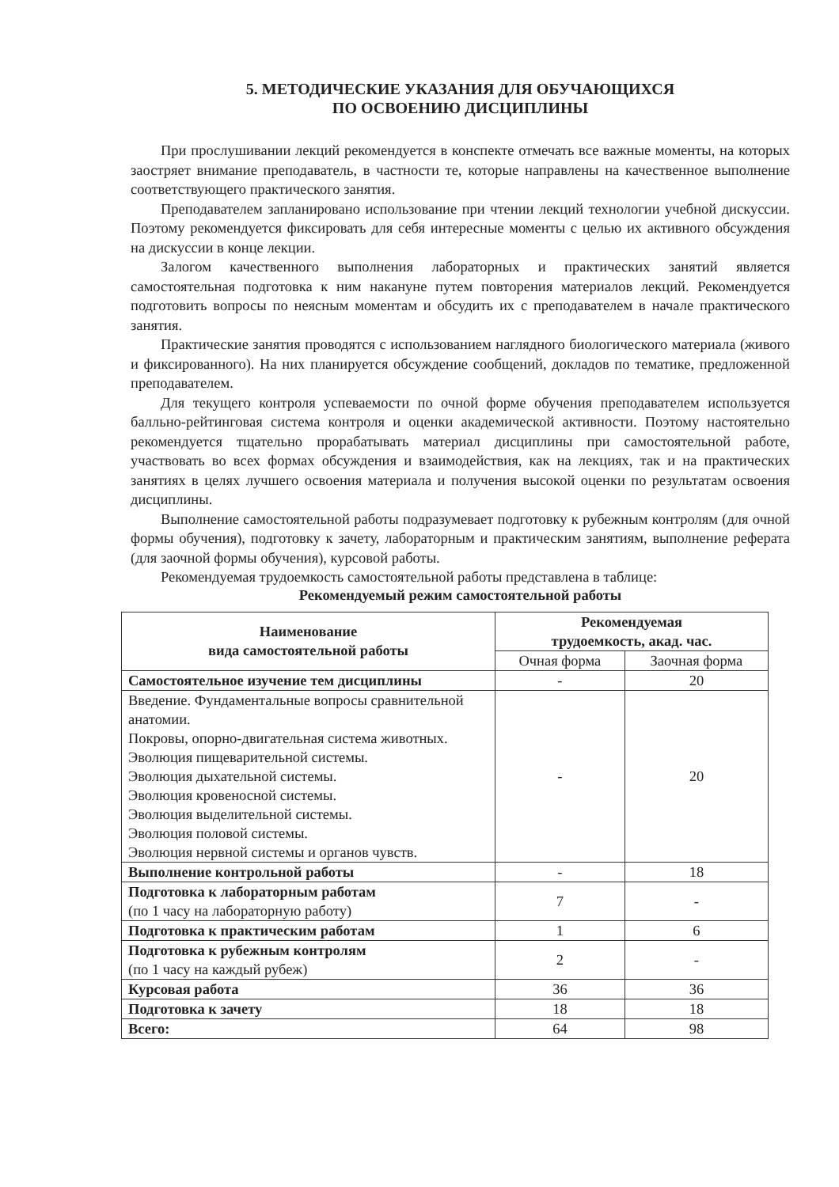5. МЕТОДИЧЕСКИЕ УКАЗАНИЯ ДЛЯ ОБУЧАЮЩИХСЯ
ПО ОСВОЕНИЮ ДИСЦИПЛИНЫ
При прослушивании лекций рекомендуется в конспекте отмечать все важные моменты, на которых заостряет внимание преподаватель, в частности те, которые направлены на качественное выполнение соответствующего практического занятия.
Преподавателем запланировано использование при чтении лекций технологии учебной дискуссии. Поэтому рекомендуется фиксировать для себя интересные моменты с целью их активного обсуждения на дискуссии в конце лекции.
Залогом качественного выполнения лабораторных и практических занятий является самостоятельная подготовка к ним накануне путем повторения материалов лекций. Рекомендуется подготовить вопросы по неясным моментам и обсудить их с преподавателем в начале практического занятия.
Практические занятия проводятся с использованием наглядного биологического материала (живого и фиксированного). На них планируется обсуждение сообщений, докладов по тематике, предложенной преподавателем.
Для текущего контроля успеваемости по очной форме обучения преподавателем используется балльно-рейтинговая система контроля и оценки академической активности. Поэтому настоятельно рекомендуется тщательно прорабатывать материал дисциплины при самостоятельной работе, участвовать во всех формах обсуждения и взаимодействия, как на лекциях, так и на практических занятиях в целях лучшего освоения материала и получения высокой оценки по результатам освоения дисциплины.
Выполнение самостоятельной работы подразумевает подготовку к рубежным контролям (для очной формы обучения), подготовку к зачету, лабораторным и практическим занятиям, выполнение реферата (для заочной формы обучения), курсовой работы.
Рекомендуемая трудоемкость самостоятельной работы представлена в таблице:
Рекомендуемый режим самостоятельной работы
| Наименование вида самостоятельной работы | Рекомендуемая трудоемкость, акад. час. | |
| --- | --- | --- |
| | Очная форма | Заочная форма |
| Самостоятельное изучение тем дисциплины | - | 20 |
| Введение. Фундаментальные вопросы сравнительной анатомии. Покровы, опорно-двигательная система животных. Эволюция пищеварительной системы. Эволюция дыхательной системы. Эволюция кровеносной системы. Эволюция выделительной системы. Эволюция половой системы. Эволюция нервной системы и органов чувств. | - | 20 |
| Выполнение контрольной работы | - | 18 |
| Подготовка к лабораторным работам (по 1 часу на лабораторную работу) | 7 | - |
| Подготовка к практическим работам | 1 | 6 |
| Подготовка к рубежным контролям (по 1 часу на каждый рубеж) | 2 | - |
| Курсовая работа | 36 | 36 |
| Подготовка к зачету | 18 | 18 |
| Всего: | 64 | 98 |